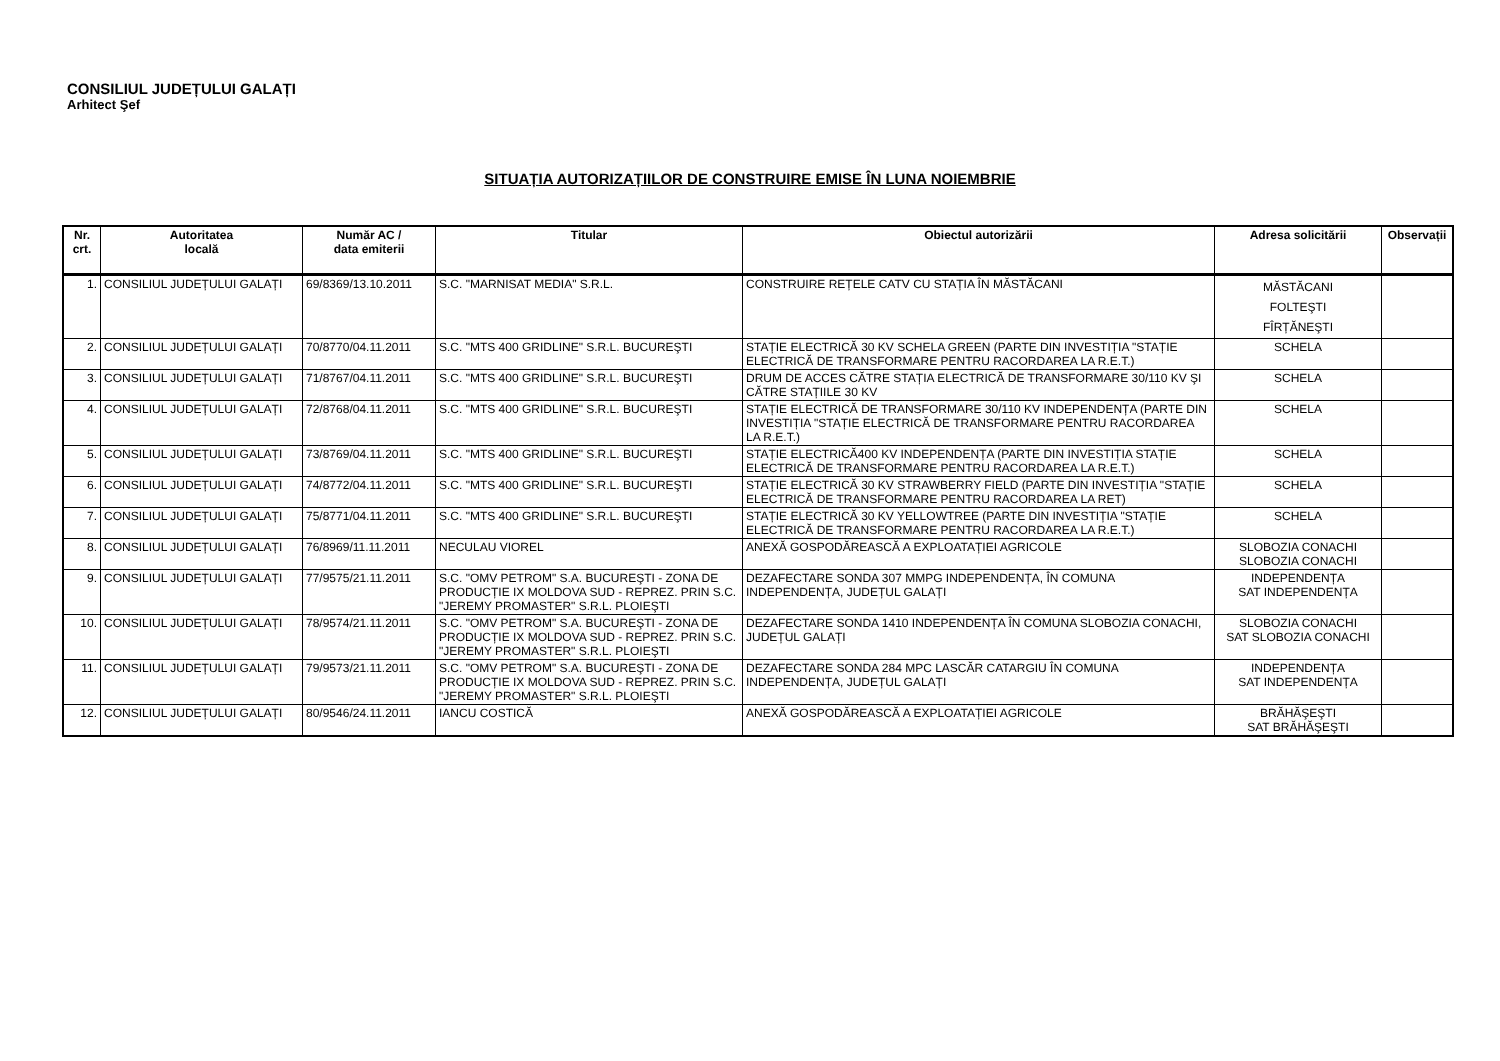CONSILIUL JUDEȚULUI GALAȚI
Arhitect Şef
SITUAȚIA AUTORIZAȚIILOR DE CONSTRUIRE EMISE ÎN LUNA NOIEMBRIE
| Nr. crt. | Autoritatea locală | Număr AC / data emiterii | Titular | Obiectul autorizării | Adresa solicitării | Observații |
| --- | --- | --- | --- | --- | --- | --- |
| 1. | CONSILIUL JUDEȚULUI GALAȚI | 69/8369/13.10.2011 | S.C. "MARNISAT MEDIA" S.R.L. | CONSTRUIRE REȚELE CATV CU STAȚIA ÎN MĂSTĂCANI | MĂSTĂCANI FOLTEŞTI FÎRȚĂNEŞTI | |
| 2. | CONSILIUL JUDEȚULUI GALAȚI | 70/8770/04.11.2011 | S.C. "MTS 400 GRIDLINE" S.R.L. BUCUREŞTI | STAȚIE ELECTRICĂ 30 KV SCHELA GREEN (PARTE DIN INVESTIȚIA "STAȚIE ELECTRICĂ DE TRANSFORMARE PENTRU RACORDAREA LA R.E.T.) | SCHELA | |
| 3. | CONSILIUL JUDEȚULUI GALAȚI | 71/8767/04.11.2011 | S.C. "MTS 400 GRIDLINE" S.R.L. BUCUREŞTI | DRUM DE ACCES CĂTRE STAȚIA ELECTRICĂ DE TRANSFORMARE 30/110 KV ŞI CĂTRE STAȚIILE 30 KV | SCHELA | |
| 4. | CONSILIUL JUDEȚULUI GALAȚI | 72/8768/04.11.2011 | S.C. "MTS 400 GRIDLINE" S.R.L. BUCUREŞTI | STAȚIE ELECTRICĂ DE TRANSFORMARE 30/110 KV INDEPENDENȚA (PARTE DIN INVESTIȚIA "STAȚIE ELECTRICĂ DE TRANSFORMARE PENTRU RACORDAREA LA R.E.T.) | SCHELA | |
| 5. | CONSILIUL JUDEȚULUI GALAȚI | 73/8769/04.11.2011 | S.C. "MTS 400 GRIDLINE" S.R.L. BUCUREŞTI | STAȚIE ELECTRICĂ400 KV INDEPENDENȚA (PARTE DIN INVESTIȚIA STAȚIE ELECTRICĂ DE TRANSFORMARE PENTRU RACORDAREA LA R.E.T.) | SCHELA | |
| 6. | CONSILIUL JUDEȚULUI GALAȚI | 74/8772/04.11.2011 | S.C. "MTS 400 GRIDLINE" S.R.L. BUCUREŞTI | STAȚIE ELECTRICĂ 30 KV STRAWBERRY FIELD (PARTE DIN INVESTIȚIA "STAȚIE ELECTRICĂ DE TRANSFORMARE PENTRU RACORDAREA LA RET) | SCHELA | |
| 7. | CONSILIUL JUDEȚULUI GALAȚI | 75/8771/04.11.2011 | S.C. "MTS 400 GRIDLINE" S.R.L. BUCUREŞTI | STAȚIE ELECTRICĂ 30 KV YELLOWTREE (PARTE DIN INVESTIȚIA "STAȚIE ELECTRICĂ DE TRANSFORMARE PENTRU RACORDAREA LA R.E.T.) | SCHELA | |
| 8. | CONSILIUL JUDEȚULUI GALAȚI | 76/8969/11.11.2011 | NECULAU VIOREL | ANEXĂ GOSPODĂREASCĂ A EXPLOATAȚIEI AGRICOLE | SLOBOZIA CONACHI SLOBOZIA CONACHI | |
| 9. | CONSILIUL JUDEȚULUI GALAȚI | 77/9575/21.11.2011 | S.C. "OMV PETROM" S.A. BUCUREŞTI - ZONA DE PRODUCȚIE IX MOLDOVA SUD - REPREZ. PRIN S.C. "JEREMY PROMASTER" S.R.L. PLOIEŞTI | DEZAFECTARE SONDA 307 MMPG INDEPENDENȚA, ÎN COMUNA INDEPENDENȚA, JUDEȚUL GALAȚI | INDEPENDENȚA SAT INDEPENDENȚA | |
| 10. | CONSILIUL JUDEȚULUI GALAȚI | 78/9574/21.11.2011 | S.C. "OMV PETROM" S.A. BUCUREŞTI - ZONA DE PRODUCȚIE IX MOLDOVA SUD - REPREZ. PRIN S.C. "JEREMY PROMASTER" S.R.L. PLOIEŞTI | DEZAFECTARE SONDA 1410 INDEPENDENȚA ÎN COMUNA SLOBOZIA CONACHI, JUDEȚUL GALAȚI | SLOBOZIA CONACHI SAT SLOBOZIA CONACHI | |
| 11. | CONSILIUL JUDEȚULUI GALAȚI | 79/9573/21.11.2011 | S.C. "OMV PETROM" S.A. BUCUREŞTI - ZONA DE PRODUCȚIE IX MOLDOVA SUD - REPREZ. PRIN S.C. "JEREMY PROMASTER" S.R.L. PLOIEŞTI | DEZAFECTARE SONDA 284 MPC LASCĂR CATARGIU ÎN COMUNA INDEPENDENȚA, JUDEȚUL GALAȚI | INDEPENDENȚA SAT INDEPENDENȚA | |
| 12. | CONSILIUL JUDEȚULUI GALAȚI | 80/9546/24.11.2011 | IANCU COSTICĂ | ANEXĂ GOSPODĂREASCĂ A EXPLOATAȚIEI AGRICOLE | BRĂHĂŞEŞTI SAT BRĂHĂŞEŞTI | |